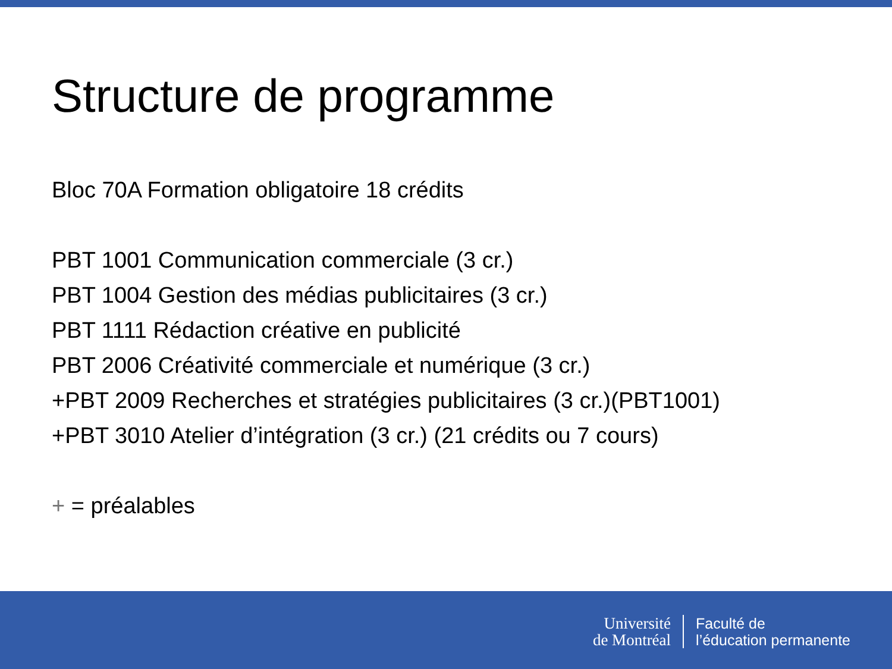Structure de programme
Bloc 70A Formation obligatoire 18 crédits
PBT 1001 Communication commerciale (3 cr.)
PBT 1004 Gestion des médias publicitaires (3 cr.)
PBT 1111 Rédaction créative en publicité
PBT 2006 Créativité commerciale et numérique (3 cr.)
+PBT 2009 Recherches et stratégies publicitaires (3 cr.)(PBT1001)
+PBT 3010 Atelier d’intégration (3 cr.) (21 crédits ou 7 cours)
+ = préalables
Université
de Montréal
Faculté de
l’éducation permanente